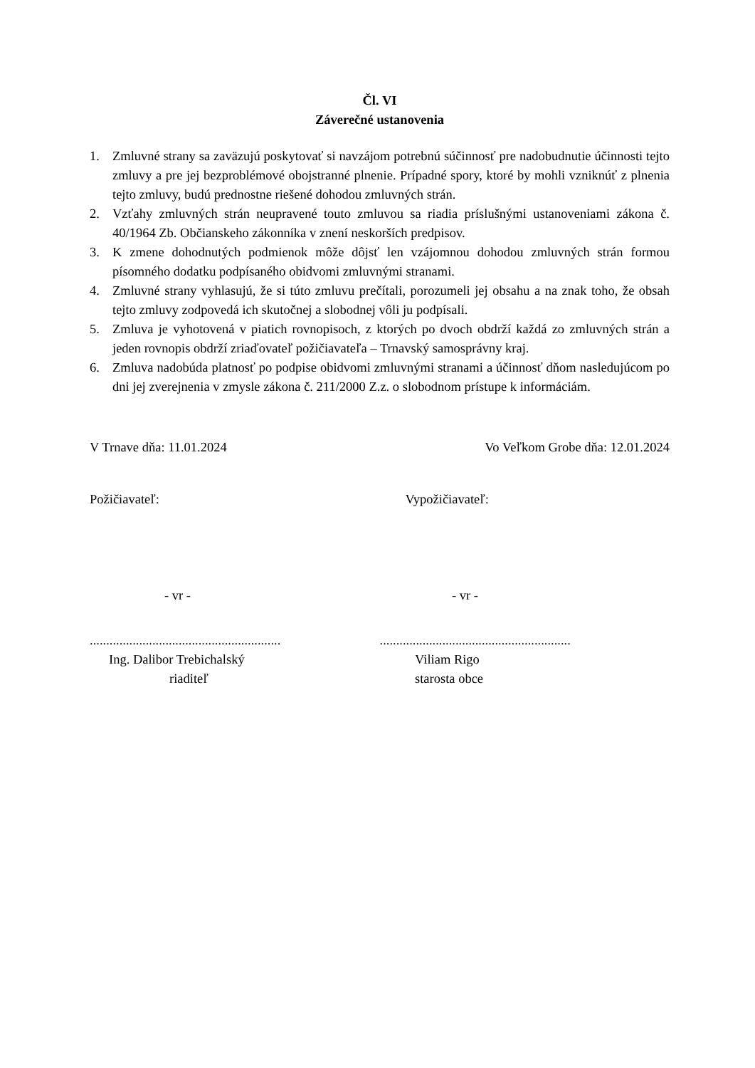Čl. VI
Záverečné ustanovenia
1. Zmluvné strany sa zaväzujú poskytovať si navzájom potrebnú súčinnosť pre nadobudnutie účinnosti tejto zmluvy a pre jej bezproblémové obojstranné plnenie. Prípadné spory, ktoré by mohli vzniknúť z plnenia tejto zmluvy, budú prednostne riešené dohodou zmluvných strán.
2. Vzťahy zmluvných strán neupravené touto zmluvou sa riadia príslušnými ustanoveniami zákona č. 40/1964 Zb. Občianskeho zákonníka v znení neskorších predpisov.
3. K zmene dohodnutých podmienok môže dôjsť len vzájomnou dohodou zmluvných strán formou písomného dodatku podpísaného obidvomi zmluvnými stranami.
4. Zmluvné strany vyhlasujú, že si túto zmluvu prečítali, porozumeli jej obsahu a na znak toho, že obsah tejto zmluvy zodpovedá ich skutočnej a slobodnej vôli ju podpísali.
5. Zmluva je vyhotovená v piatich rovnopisoch, z ktorých po dvoch obdrží každá zo zmluvných strán a jeden rovnopis obdrží zriaďovateľ požičiavateľa – Trnavský samosprávny kraj.
6. Zmluva nadobúda platnosť po podpise obidvomi zmluvnými stranami a účinnosť dňom nasledujúcom po dni jej zverejnenia v zmysle zákona č. 211/2000 Z.z. o slobodnom prístupe k informáciám.
V Trnave dňa: 11.01.2024 Vo Veľkom Grobe dňa: 12.01.2024
Požičiavateľ: Vypožičiavateľ:
- vr - - vr -
..........................................................
..........................................................
Ing. Dalibor Trebichalský
riaditeľ
Viliam Rigo
starosta obce